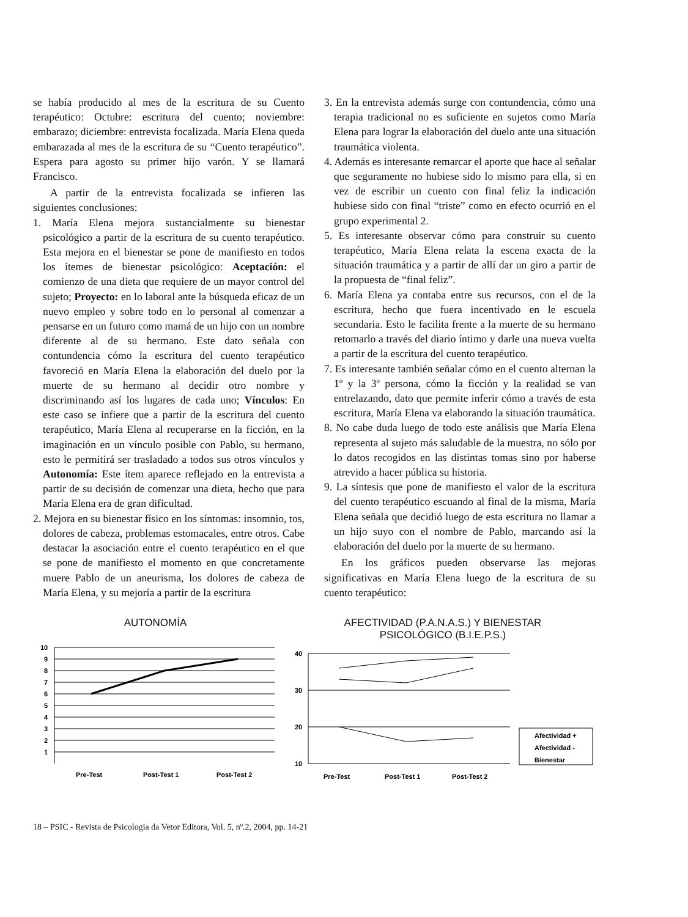se había producido al mes de la escritura de su Cuento terapéutico: Octubre: escritura del cuento; noviembre: embarazo; diciembre: entrevista focalizada. María Elena queda embarazada al mes de la escritura de su “Cuento terapéutico”. Espera para agosto su primer hijo varón. Y se llamará Francisco.
A partir de la entrevista focalizada se infieren las siguientes conclusiones:
1. María Elena mejora sustancialmente su bienestar psicológico a partir de la escritura de su cuento terapéutico. Esta mejora en el bienestar se pone de manifiesto en todos los ítemes de bienestar psicológico: Aceptación: el comienzo de una dieta que requiere de un mayor control del sujeto; Proyecto: en lo laboral ante la búsqueda eficaz de un nuevo empleo y sobre todo en lo personal al comenzar a pensarse en un futuro como mamá de un hijo con un nombre diferente al de su hermano. Este dato señala con contundencia cómo la escritura del cuento terapéutico favoreció en María Elena la elaboración del duelo por la muerte de su hermano al decidir otro nombre y discriminando así los lugares de cada uno; Vínculos: En este caso se infiere que a partir de la escritura del cuento terapéutico, María Elena al recuperarse en la ficción, en la imaginación en un vínculo posible con Pablo, su hermano, esto le permitirá ser trasladado a todos sus otros vínculos y Autonomía: Este ítem aparece reflejado en la entrevista a partir de su decisión de comenzar una dieta, hecho que para María Elena era de gran dificultad.
2. Mejora en su bienestar físico en los síntomas: insomnio, tos, dolores de cabeza, problemas estomacales, entre otros. Cabe destacar la asociación entre el cuento terapéutico en el que se pone de manifiesto el momento en que concretamente muere Pablo de un aneurisma, los dolores de cabeza de María Elena, y su mejoría a partir de la escritura
3. En la entrevista además surge con contundencia, cómo una terapia tradicional no es suficiente en sujetos como María Elena para lograr la elaboración del duelo ante una situación traumática violenta.
4. Además es interesante remarcar el aporte que hace al señalar que seguramente no hubiese sido lo mismo para ella, si en vez de escribir un cuento con final feliz la indicación hubiese sido con final “triste” como en efecto ocurrió en el grupo experimental 2.
5. Es interesante observar cómo para construir su cuento terapéutico, María Elena relata la escena exacta de la situación traumática y a partir de allí dar un giro a partir de la propuesta de “final feliz”.
6. María Elena ya contaba entre sus recursos, con el de la escritura, hecho que fuera incentivado en le escuela secundaria. Esto le facilita frente a la muerte de su hermano retomarlo a través del diario íntimo y darle una nueva vuelta a partir de la escritura del cuento terapéutico.
7. Es interesante también señalar cómo en el cuento alternan la 1º y la 3º persona, cómo la ficción y la realidad se van entrelazando, dato que permite inferir cómo a través de esta escritura, María Elena va elaborando la situación traumática.
8. No cabe duda luego de todo este análisis que María Elena representa al sujeto más saludable de la muestra, no sólo por lo datos recogidos en las distintas tomas sino por haberse atrevido a hacer pública su historia.
9. La síntesis que pone de manifiesto el valor de la escritura del cuento terapéutico escuando al final de la misma, María Elena señala que decidió luego de esta escritura no llamar a un hijo suyo con el nombre de Pablo, marcando así la elaboración del duelo por la muerte de su hermano.
En los gráficos pueden observarse las mejoras significativas en María Elena luego de la escritura de su cuento terapéutico:
AUTONOMÍA
10
9
8
7
6
5
4
3
2
1
Pre-Test
Post-Test 1
Post-Test 2
AFECTIVIDAD (P.A.N.A.S.) Y BIENESTAR
PSICOLÓGICO (B.I.E.P.S.)
40
30
20
10
Pre-Test
Post-Test 1
Post-Test 2
Afectividad +
Afectividad -
Bienestar
18 – PSIC - Revista de Psicologia da Vetor Editora, Vol. 5, nº.2, 2004, pp. 14-21